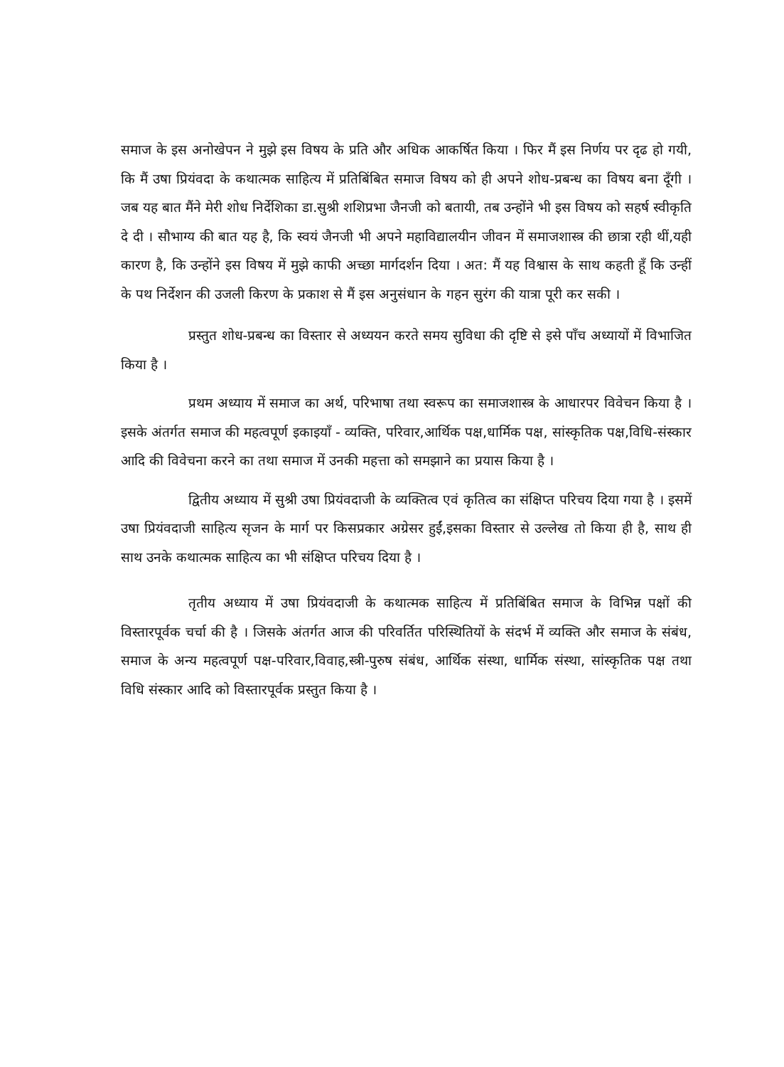समाज के इस अनोखेपन ने मुझे इस विषय के प्रति और अधिक आकर्षित किया । फिर मैं इस निर्णय पर दृढ हो गयी, कि मैं उषा प्रियंवदा के कथात्मक साहित्य में प्रतिबिंबित समाज विषय को ही अपने शोध-प्रबन्ध का विषय बना दूँगी । जब यह बात मैंने मेरी शोध निर्देशिका डा.सुश्री शशिप्रभा जैनजी को बतायी, तब उन्होंने भी इस विषय को सहर्ष स्वीकृति दे दी । सौभाग्य की बात यह है, कि स्वयं जैनजी भी अपने महाविद्यालयीन जीवन में समाजशास्त्र की छात्रा रही थीं,यही कारण है, कि उन्होंने इस विषय में मुझे काफी अच्छा मार्गदर्शन दिया । अत: मैं यह विश्वास के साथ कहती हूँ कि उन्हीं के पथ निर्देशन की उजली किरण के प्रकाश से मैं इस अनुसंधान के गहन सुरंग की यात्रा पूरी कर सकी ।
प्रस्तुत शोध-प्रबन्ध का विस्तार से अध्ययन करते समय सुविधा की दृष्टि से इसे पाँच अध्यायों में विभाजित किया है ।
प्रथम अध्याय में समाज का अर्थ, परिभाषा तथा स्वरूप का समाजशास्त्र के आधारपर विवेचन किया है । इसके अंतर्गत समाज की महत्वपूर्ण इकाइयाँ - व्यक्ति, परिवार,आर्थिक पक्ष,धार्मिक पक्ष, सांस्कृतिक पक्ष,विधि-संस्कार आदि की विवेचना करने का तथा समाज में उनकी महत्ता को समझाने का प्रयास किया है ।
द्वितीय अध्याय में सुश्री उषा प्रियंवदाजी के व्यक्तित्व एवं कृतित्व का संक्षिप्त परिचय दिया गया है । इसमें उषा प्रियंवदाजी साहित्य सृजन के मार्ग पर किसप्रकार अग्रेसर हुईं,इसका विस्तार से उल्लेख तो किया ही है, साथ ही साथ उनके कथात्मक साहित्य का भी संक्षिप्त परिचय दिया है ।
तृतीय अध्याय में उषा प्रियंवदाजी के कथात्मक साहित्य में प्रतिबिंबित समाज के विभिन्न पक्षों की विस्तारपूर्वक चर्चा की है । जिसके अंतर्गत आज की परिवर्तित परिस्थितियों के संदर्भ में व्यक्ति और समाज के संबंध, समाज के अन्य महत्वपूर्ण पक्ष-परिवार,विवाह,स्त्री-पुरुष संबंध, आर्थिक संस्था, धार्मिक संस्था, सांस्कृतिक पक्ष तथा विधि संस्कार आदि को विस्तारपूर्वक प्रस्तुत किया है ।